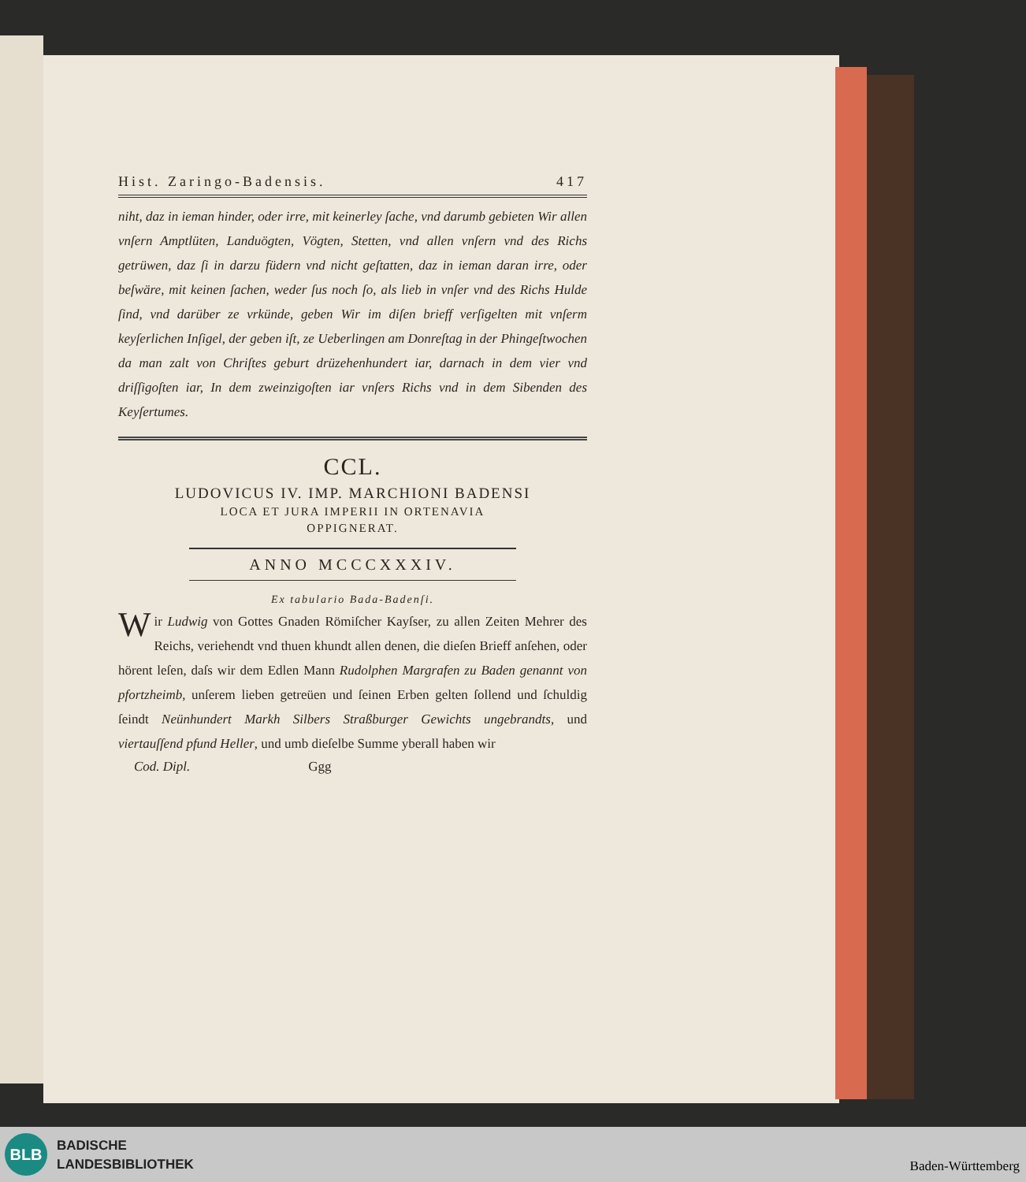Hist. Zaringo-Badensis. 417
niht, daz in ieman hinder, oder irre, mit keinerley ſache, vnd darumb gebieten Wir allen vnſern Amptlüten, Landuögten, Vögten, Stetten, vnd allen vnſern vnd des Richs getrüwen, daz ſi in darzu füdern vnd nicht geſtatten, daz in ieman daran irre, oder beſwäre, mit keinen ſachen, weder ſus noch ſo, als lieb in vnſer vnd des Richs Hulde ſind, vnd darüber ze vrkünde, geben Wir im diſen brieff verſigelten mit vnſerm keyſerlichen Inſigel, der geben iſt, ze Ueberlingen am Donreſtag in der Phingeſtwochen da man zalt von Chriſtes geburt drüzehenhundert iar, darnach in dem vier vnd driſſigoſten iar, In dem zweinzigoſten iar vnſers Richs vnd in dem Sibenden des Keyſertumes.
CCL.
LUDOVICUS IV. IMP. MARCHIONI BADENSI
LOCA ET JURA IMPERII IN ORTENAVIA
OPPIGNERAT.
ANNO MCCCXXXIV.
Ex tabulario Bada-Badenſi.
Wir Ludwig von Gottes Gnaden Römiſcher Kayſser, zu allen Zeiten Mehrer des Reichs, veriehendt vnd thuen khundt allen denen, die dieſen Brieff anſehen, oder hörent leſen, daſs wir dem Edlen Mann Rudolphen Margrafen zu Baden genannt von pfortzheimb, unſerem lieben getreüen und ſeinen Erben gelten ſollend und ſchuldig ſeindt Neünhundert Markh Silbers Straßburger Gewichts ungebrandts, und viertauſſend pfund Heller, und umb dieſelbe Summe yberall haben wir
Cod. Dipl. Ggg
BLB
BADISCHE
LANDESBIBLIOTHEK
Baden-Württemberg